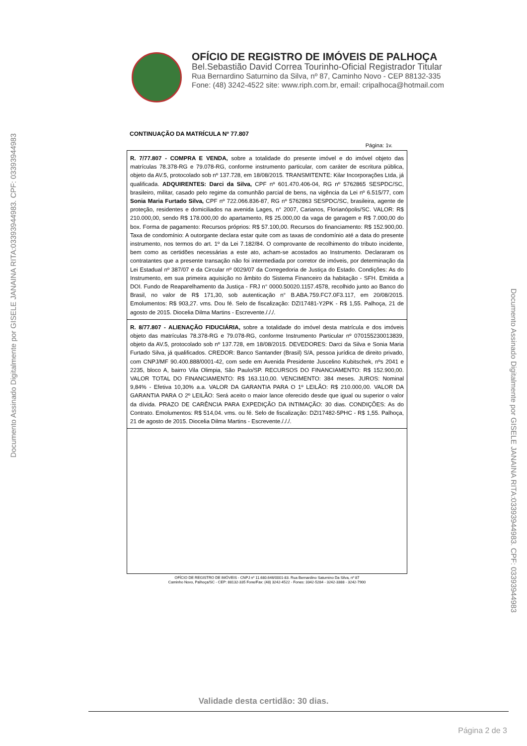Documento Assinado Digitalmente por GISELE JANAINA RITA:03393944983. CPF: 03393944983
Documento Assinado Digitalmente por GISELE JANAINA RITA:03393944983. CPF: 03393944983
OFÍCIO DE REGISTRO DE IMÓVEIS DE PALHOÇA
Bel.Sebastião David Correa Tourinho-Oficial Registrador Titular
Rua Bernardino Saturnino da Silva, nº 87, Caminho Novo - CEP 88132-335
Fone: (48) 3242-4522 site: www.riph.com.br, email: cripalhoca@hotmail.com
CONTINUAÇÃO DA MATRÍCULA Nº 77.807
Página: 1v.
R. 7/77.807 - COMPRA E VENDA, sobre a totalidade do presente imóvel e do imóvel objeto das matrículas 78.378-RG e 79.078-RG, conforme instrumento particular, com caráter de escritura pública, objeto da AV.5, protocolado sob nº 137.728, em 18/08/2015. TRANSMITENTE: Kilar Incorporações Ltda, já qualificada. ADQUIRENTES: Darci da Silva, CPF nº 601.470.406-04, RG nº 5762865 SESPDC/SC, brasileiro, militar, casado pelo regime da comunhão parcial de bens, na vigência da Lei nº 6.515/77, com Sonia Maria Furtado Silva, CPF nº 722.066.836-87, RG nº 5762863 SESPDC/SC, brasileira, agente de proteção, residentes e domiciliados na avenida Lages, n° 2007, Carianos, Florianópolis/SC. VALOR: R$ 210.000,00, sendo R$ 178.000,00 do apartamento, R$ 25.000,00 da vaga de garagem e R$ 7.000,00 do box. Forma de pagamento: Recursos próprios: R$ 57.100,00. Recursos do financiamento: R$ 152.900,00. Taxa de condomínio: A outorgante declara estar quite com as taxas de condomínio até a data do presente instrumento, nos termos do art. 1º da Lei 7.182/84. O comprovante de recolhimento do tributo incidente, bem como as certidões necessárias a este ato, acham-se acostados ao Instrumento. Declararam os contratantes que a presente transação não foi intermediada por corretor de imóveis, por determinação da Lei Estadual nº 387/07 e da Circular nº 0029/07 da Corregedoria de Justiça do Estado. Condições: As do Instrumento, em sua primeira aquisição no âmbito do Sistema Financeiro da habitação - SFH. Emitida a DOI. Fundo de Reaparelhamento da Justiça - FRJ n° 0000.50020.1157.4578, recolhido junto ao Banco do Brasil, no valor de R$ 171,30, sob autenticação n° B.ABA.759.FC7.0F3.117, em 20/08/2015. Emolumentos: R$ 903,27. vms. Dou fé. Selo de fiscalização: DZI17481-Y2PK - R$ 1,55. Palhoça, 21 de agosto de 2015. Diocelia Dilma Martins - Escrevente./././.
R. 8/77.807 - ALIENAÇÃO FIDUCIÁRIA, sobre a totalidade do imóvel desta matrícula e dos imóveis objeto das matrículas 78.378-RG e 79.078-RG, conforme Instrumento Particular nº 070155230013839, objeto da AV.5, protocolado sob nº 137.728, em 18/08/2015. DEVEDORES: Darci da Silva e Sonia Maria Furtado Silva, já qualificados. CREDOR: Banco Santander (Brasil) S/A, pessoa jurídica de direito privado, com CNPJ/MF 90.400.888/0001-42, com sede em Avenida Presidente Juscelino Kubitschek, nºs 2041 e 2235, bloco A, bairro Vila Olimpia, São Paulo/SP. RECURSOS DO FINANCIAMENTO: R$ 152.900,00. VALOR TOTAL DO FINANCIAMENTO: R$ 163.110,00. VENCIMENTO: 384 meses. JUROS: Nominal 9,84% - Efetiva 10,30% a.a. VALOR DA GARANTIA PARA O 1º LEILÃO: R$ 210.000,00. VALOR DA GARANTIA PARA O 2º LEILÃO: Será aceito o maior lance oferecido desde que igual ou superior o valor da dívida. PRAZO DE CARÊNCIA PARA EXPEDIÇÃO DA INTIMAÇÃO: 30 dias. CONDIÇÕES: As do Contrato. Emolumentos: R$ 514,04. vms. ou fé. Selo de fiscalização: DZI17482-5PHC - R$ 1,55. Palhoça, 21 de agosto de 2015. Diocelia Dilma Martins - Escrevente./././.
OFÍCIO DE REGISTRO DE IMÓVEIS - CNPJ nº 11.680.646/0001-83. Rua Bernardino Saturnino Da Silva, nº 87
Caminho Novo, Palhoça/SC - CEP: 88132-335 Fone/Fax: (48) 3242-4522 - Fones: 3342-5284 - 3242-3388 - 3242-7900
Validade desta certidão: 30 dias.
Página 2 de 3